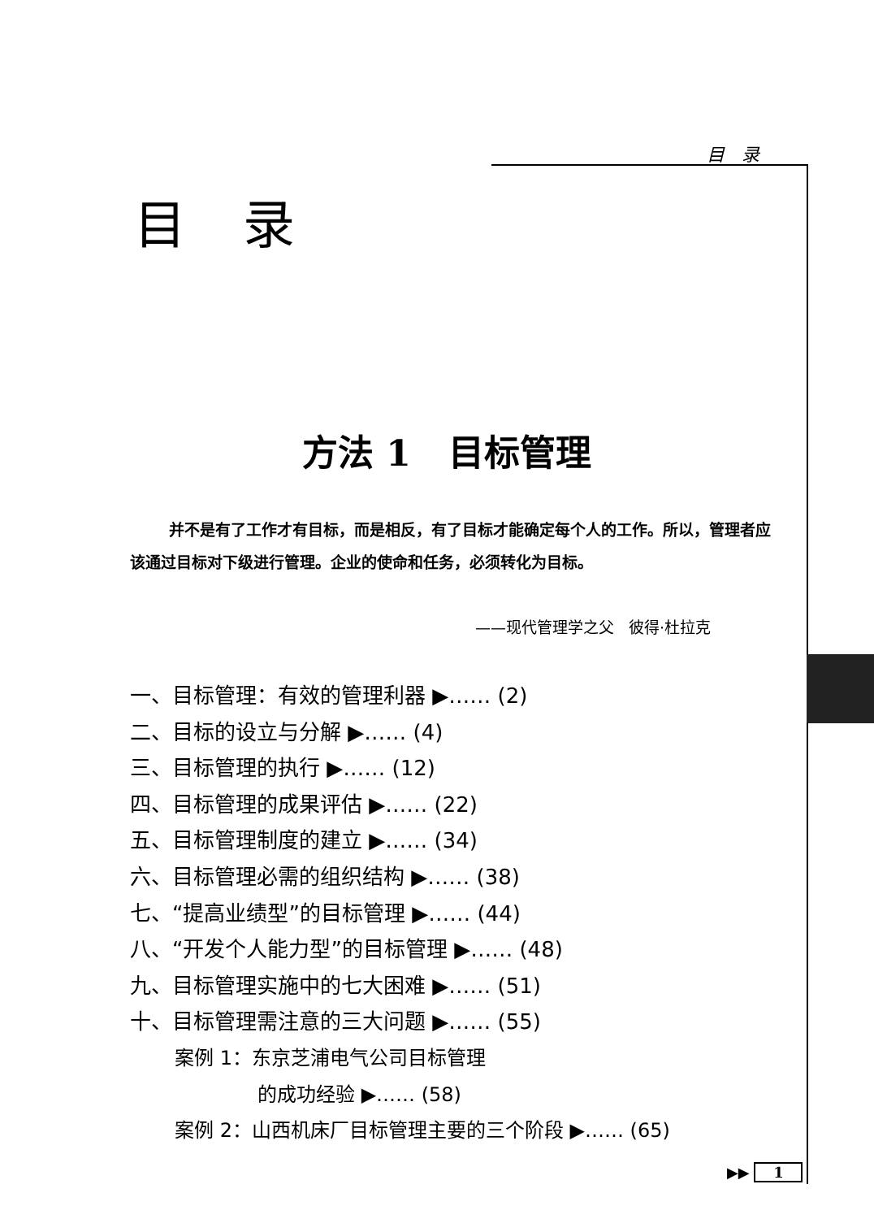目 录
目录
方法 1 目标管理
并不是有了工作才有目标，而是相反，有了目标才能确定每个人的工作。所以，管理者应该通过目标对下级进行管理。企业的使命和任务，必须转化为目标。
——现代管理学之父 彼得·杜拉克
一、目标管理：有效的管理利器 ▶…… (2)
二、目标的设立与分解 ▶…… (4)
三、目标管理的执行 ▶…… (12)
四、目标管理的成果评估 ▶…… (22)
五、目标管理制度的建立 ▶…… (34)
六、目标管理必需的组织结构 ▶…… (38)
七、“提高业绩型”的目标管理 ▶…… (44)
八、“开发个人能力型”的目标管理 ▶…… (48)
九、目标管理实施中的七大困难 ▶…… (51)
十、目标管理需注意的三大问题 ▶…… (55)
案例 1：东京芝浦电气公司目标管理
的成功经验 ▶…… (58)
案例 2：山西机床厂目标管理主要的三个阶段 ▶…… (65)
▶▶ 1